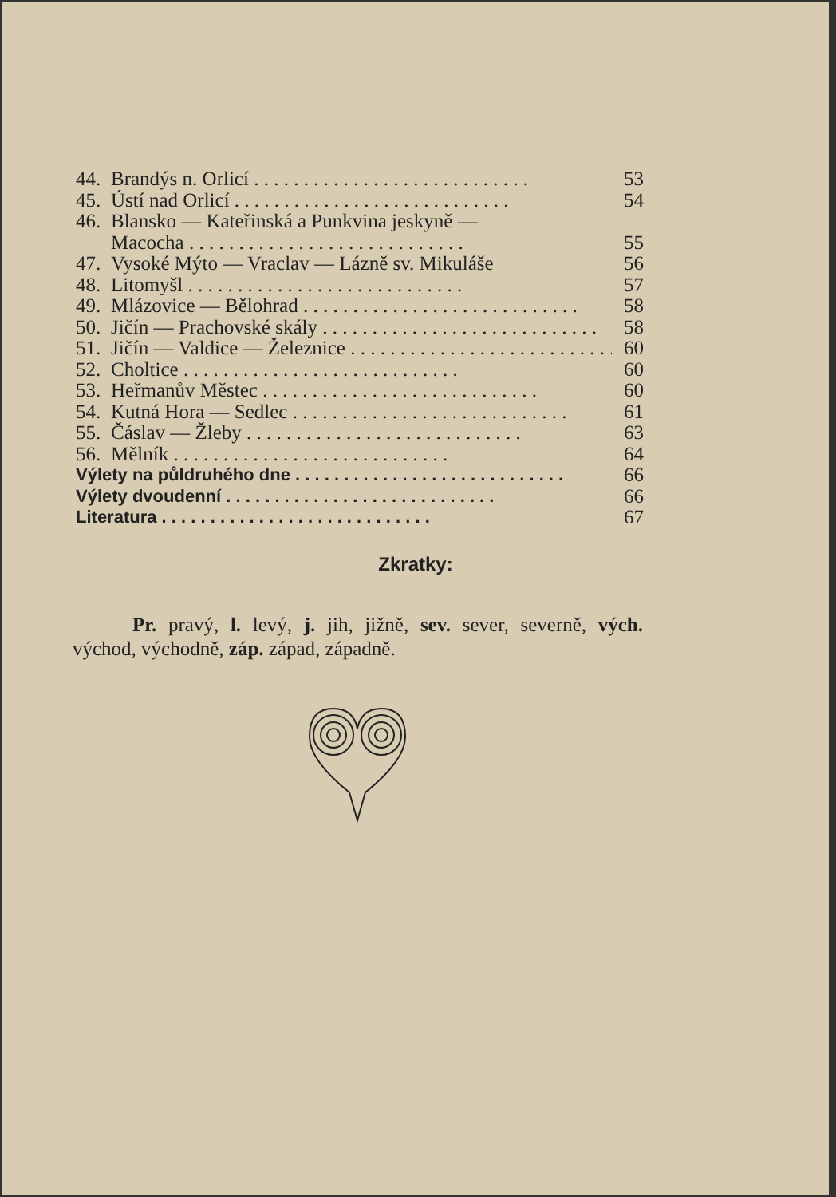44. Brandýs n. Orlicí 53
45. Ústí nad Orlicí 54
46. Blansko — Kateřinská a Punkvina jeskyně —
Macocha 55
47. Vysoké Mýto — Vraclav — Lázně sv. Mikuláše 56
48. Litomyšl 57
49. Mlázovice — Bělohrad 58
50. Jičín — Prachovské skály 58
51. Jičín — Valdice — Železnice 60
52. Choltice 60
53. Heřmanův Městec 60
54. Kutná Hora — Sedlec 61
55. Čáslav — Žleby 63
56. Mělník 64
Výlety na půldruhého dne 66
Výlety dvoudenní 66
Literatura 67
Zkratky:
Pr. pravý, l. levý, j. jih, jižně, sev. sever, severně, vých. východ, východně, záp. západ, západně.